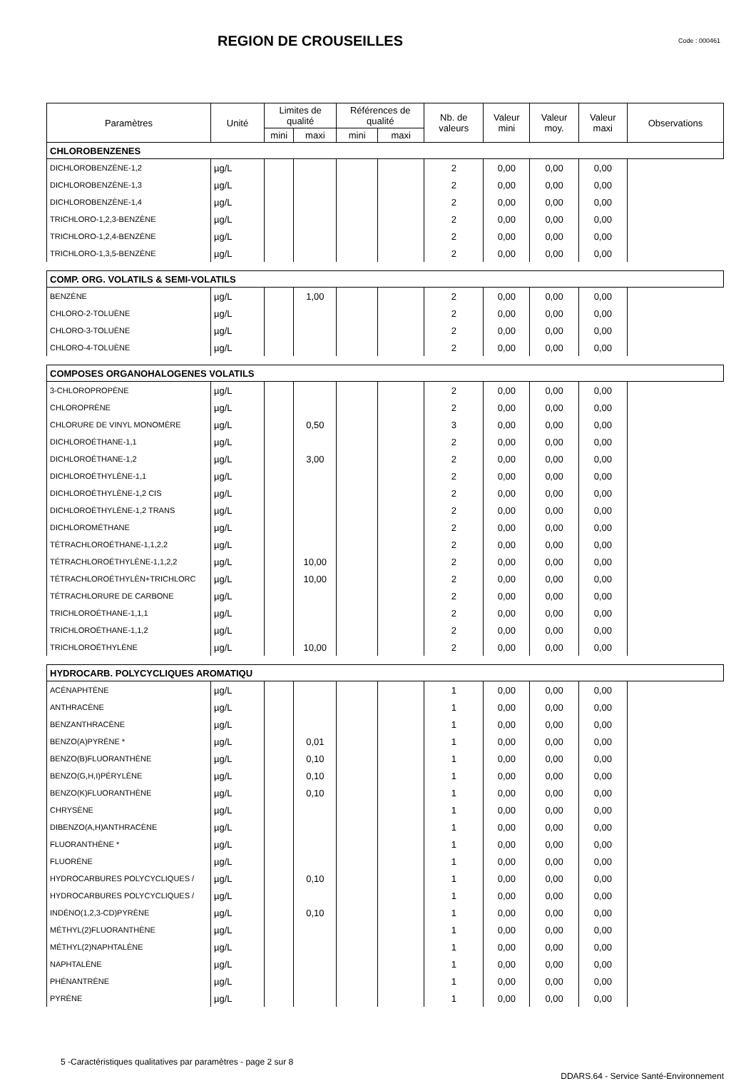REGION DE CROUSEILLES
Code : 000461
| Paramètres | Unité | Limites de qualité | | Références de qualité | | Nb. de valeurs | Valeur mini | Valeur moy. | Valeur maxi | Observations |
| --- | --- | --- | --- | --- | --- | --- | --- | --- | --- | --- |
| | | mini | maxi | mini | maxi | | | | | |
| CHLOROBENZENES | | | | | | | | | | |
| DICHLOROBENZÈNE-1,2 | µg/L | | | | | 2 | 0,00 | 0,00 | 0,00 | |
| DICHLOROBENZÈNE-1,3 | µg/L | | | | | 2 | 0,00 | 0,00 | 0,00 | |
| DICHLOROBENZÈNE-1,4 | µg/L | | | | | 2 | 0,00 | 0,00 | 0,00 | |
| TRICHLORO-1,2,3-BENZÈNE | µg/L | | | | | 2 | 0,00 | 0,00 | 0,00 | |
| TRICHLORO-1,2,4-BENZÈNE | µg/L | | | | | 2 | 0,00 | 0,00 | 0,00 | |
| TRICHLORO-1,3,5-BENZÈNE | µg/L | | | | | 2 | 0,00 | 0,00 | 0,00 | |
| COMP. ORG. VOLATILS & SEMI-VOLATILS | | | | | | | | | | |
| BENZÈNE | µg/L | | 1,00 | | | 2 | 0,00 | 0,00 | 0,00 | |
| CHLORO-2-TOLUÈNE | µg/L | | | | | 2 | 0,00 | 0,00 | 0,00 | |
| CHLORO-3-TOLUÈNE | µg/L | | | | | 2 | 0,00 | 0,00 | 0,00 | |
| CHLORO-4-TOLUÈNE | µg/L | | | | | 2 | 0,00 | 0,00 | 0,00 | |
| COMPOSES ORGANOHALOGENES VOLATILS | | | | | | | | | | |
| 3-CHLOROPROPÈNE | µg/L | | | | | 2 | 0,00 | 0,00 | 0,00 | |
| CHLOROPRÈNE | µg/L | | | | | 2 | 0,00 | 0,00 | 0,00 | |
| CHLORURE DE VINYL MONOMÈRE | µg/L | | 0,50 | | | 3 | 0,00 | 0,00 | 0,00 | |
| DICHLOROÉTHANE-1,1 | µg/L | | | | | 2 | 0,00 | 0,00 | 0,00 | |
| DICHLOROÉTHANE-1,2 | µg/L | | 3,00 | | | 2 | 0,00 | 0,00 | 0,00 | |
| DICHLOROÉTHYLÈNE-1,1 | µg/L | | | | | 2 | 0,00 | 0,00 | 0,00 | |
| DICHLOROÉTHYLÈNE-1,2 CIS | µg/L | | | | | 2 | 0,00 | 0,00 | 0,00 | |
| DICHLOROÉTHYLÈNE-1,2 TRANS | µg/L | | | | | 2 | 0,00 | 0,00 | 0,00 | |
| DICHLOROMÉTHANE | µg/L | | | | | 2 | 0,00 | 0,00 | 0,00 | |
| TÉTRACHLOROÉTHANE-1,1,2,2 | µg/L | | | | | 2 | 0,00 | 0,00 | 0,00 | |
| TÉTRACHLOROÉTHYLÈNE-1,1,2,2 | µg/L | | 10,00 | | | 2 | 0,00 | 0,00 | 0,00 | |
| TÉTRACHLOROÉTHYLÈN+TRICHLORC | µg/L | | 10,00 | | | 2 | 0,00 | 0,00 | 0,00 | |
| TÉTRACHLORURE DE CARBONE | µg/L | | | | | 2 | 0,00 | 0,00 | 0,00 | |
| TRICHLOROÉTHANE-1,1,1 | µg/L | | | | | 2 | 0,00 | 0,00 | 0,00 | |
| TRICHLOROÉTHANE-1,1,2 | µg/L | | | | | 2 | 0,00 | 0,00 | 0,00 | |
| TRICHLOROÉTHYLÈNE | µg/L | | 10,00 | | | 2 | 0,00 | 0,00 | 0,00 | |
| HYDROCARB. POLYCYCLIQUES AROMATIQU | | | | | | | | | | |
| ACÉNAPHTÈNE | µg/L | | | | | 1 | 0,00 | 0,00 | 0,00 | |
| ANTHRACÈNE | µg/L | | | | | 1 | 0,00 | 0,00 | 0,00 | |
| BENZANTHRACÈNE | µg/L | | | | | 1 | 0,00 | 0,00 | 0,00 | |
| BENZO(A)PYRÈNE * | µg/L | | 0,01 | | | 1 | 0,00 | 0,00 | 0,00 | |
| BENZO(B)FLUORANTHÈNE | µg/L | | 0,10 | | | 1 | 0,00 | 0,00 | 0,00 | |
| BENZO(G,H,I)PÉRYLÈNE | µg/L | | 0,10 | | | 1 | 0,00 | 0,00 | 0,00 | |
| BENZO(K)FLUORANTHÈNE | µg/L | | 0,10 | | | 1 | 0,00 | 0,00 | 0,00 | |
| CHRYSÈNE | µg/L | | | | | 1 | 0,00 | 0,00 | 0,00 | |
| DIBENZO(A,H)ANTHRACÈNE | µg/L | | | | | 1 | 0,00 | 0,00 | 0,00 | |
| FLUORANTHÈNE * | µg/L | | | | | 1 | 0,00 | 0,00 | 0,00 | |
| FLUORÈNE | µg/L | | | | | 1 | 0,00 | 0,00 | 0,00 | |
| HYDROCARBURES POLYCYCLIQUES / | µg/L | | 0,10 | | | 1 | 0,00 | 0,00 | 0,00 | |
| HYDROCARBURES POLYCYCLIQUES / | µg/L | | | | | 1 | 0,00 | 0,00 | 0,00 | |
| INDÉNO(1,2,3-CD)PYRÈNE | µg/L | | 0,10 | | | 1 | 0,00 | 0,00 | 0,00 | |
| MÉTHYL(2)FLUORANTHÈNE | µg/L | | | | | 1 | 0,00 | 0,00 | 0,00 | |
| MÉTHYL(2)NAPHTALÈNE | µg/L | | | | | 1 | 0,00 | 0,00 | 0,00 | |
| NAPHTALÈNE | µg/L | | | | | 1 | 0,00 | 0,00 | 0,00 | |
| PHÉNANTRÈNE | µg/L | | | | | 1 | 0,00 | 0,00 | 0,00 | |
| PYRÈNE | µg/L | | | | | 1 | 0,00 | 0,00 | 0,00 | |
5 -Caractéristiques qualitatives par paramètres - page 2 sur 8 DDARS.64 - Service Santé-Environnement